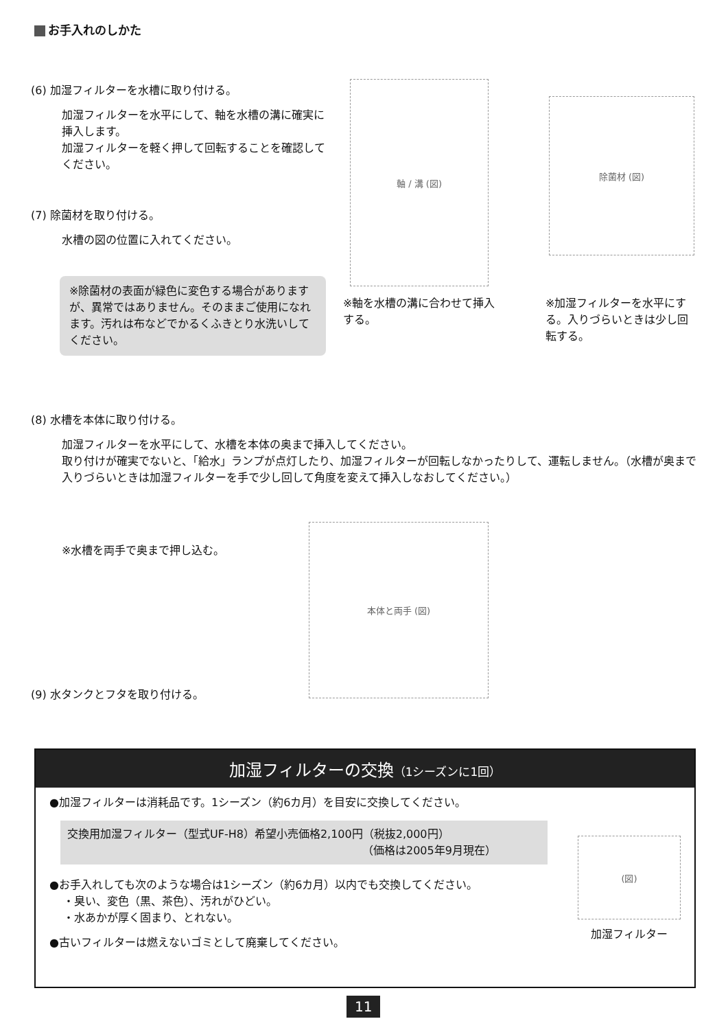お手入れのしかた
(6) 加湿フィルターを水槽に取り付ける。
加湿フィルターを水平にして、軸を水槽の溝に確実に挿入します。
加湿フィルターを軽く押して回転することを確認してください。
(7) 除菌材を取り付ける。
水槽の図の位置に入れてください。
※除菌材の表面が緑色に変色する場合がありますが、異常ではありません。そのままご使用になれます。汚れは布などでかるくふきとり水洗いしてください。
軸 / 溝 (図)
除菌材 (図)
※軸を水槽の溝に合わせて挿入する。
※加湿フィルターを水平にする。入りづらいときは少し回転する。
(8) 水槽を本体に取り付ける。
加湿フィルターを水平にして、水槽を本体の奥まで挿入してください。
取り付けが確実でないと、「給水」ランプが点灯したり、加湿フィルターが回転しなかったりして、運転しません。（水槽が奥まで入りづらいときは加湿フィルターを手で少し回して角度を変えて挿入しなおしてください。）
※水槽を両手で奥まで押し込む。
本体と両手 (図)
(9) 水タンクとフタを取り付ける。
加湿フィルターの交換（1シーズンに1回）
●加湿フィルターは消耗品です。1シーズン（約6カ月）を目安に交換してください。
交換用加湿フィルター（型式UF-H8）希望小売価格2,100円（税抜2,000円）
（価格は2005年9月現在）
●お手入れしても次のような場合は1シーズン（約6カ月）以内でも交換してください。
・臭い、変色（黒、茶色）、汚れがひどい。
・水あかが厚く固まり、とれない。
●古いフィルターは燃えないゴミとして廃棄してください。
(図)
加湿フィルター
11